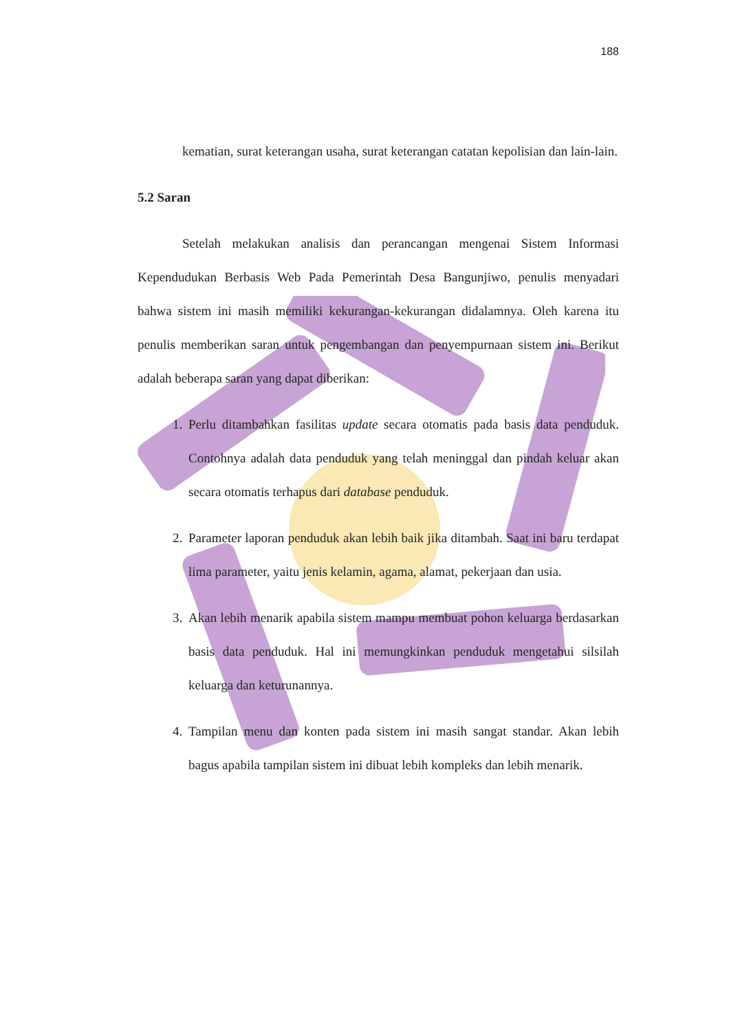188
kematian, surat keterangan usaha, surat keterangan catatan kepolisian dan lain-lain.
5.2 Saran
Setelah melakukan analisis dan perancangan mengenai Sistem Informasi Kependudukan Berbasis Web Pada Pemerintah Desa Bangunjiwo, penulis menyadari bahwa sistem ini masih memiliki kekurangan-kekurangan didalamnya. Oleh karena itu penulis memberikan saran untuk pengembangan dan penyempurnaan sistem ini. Berikut adalah beberapa saran yang dapat diberikan:
1. Perlu ditambahkan fasilitas update secara otomatis pada basis data penduduk. Contohnya adalah data penduduk yang telah meninggal dan pindah keluar akan secara otomatis terhapus dari database penduduk.
2. Parameter laporan penduduk akan lebih baik jika ditambah. Saat ini baru terdapat lima parameter, yaitu jenis kelamin, agama, alamat, pekerjaan dan usia.
3. Akan lebih menarik apabila sistem mampu membuat pohon keluarga berdasarkan basis data penduduk. Hal ini memungkinkan penduduk mengetahui silsilah keluarga dan keturunannya.
4. Tampilan menu dan konten pada sistem ini masih sangat standar. Akan lebih bagus apabila tampilan sistem ini dibuat lebih kompleks dan lebih menarik.